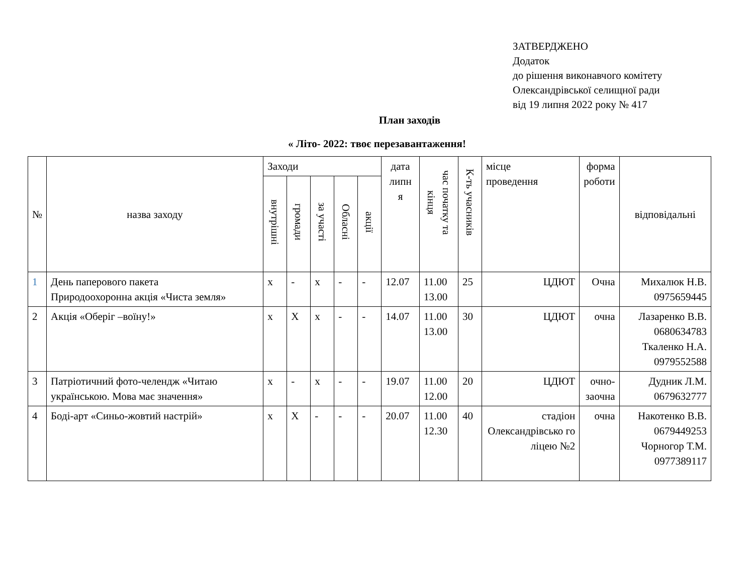ЗАТВЕРДЖЕНО
Додаток
до рішення виконавчого комітету
Олександрівської селищної ради
від 19 липня 2022 року № 417
План заходів
« Літо- 2022: твоє перезавантаження!
| № | назва заходу | Заходи | | | | | дата липн я | час початку та кінця | К-ть учасників | місце проведення | форма роботи | відповідальні |
| --- | --- | --- | --- | --- | --- | --- | --- | --- | --- | --- | --- | --- |
| | | внутрішні | громади | за участі | Обласні | акції | | | | | | |
| 1 | День паперового пакета Природоохоронна акція «Чиста земля» | х | - | х | - | - | 12.07 | 11.00 13.00 | 25 | ЦДЮТ | Очна | Михалюк Н.В. 0975659445 |
| 2 | Акція «Оберіг –воїну!» | х | Х | х | - | - | 14.07 | 11.00 13.00 | 30 | ЦДЮТ | очна | Лазаренко В.В. 0680634783 Ткаленко Н.А. 0979552588 |
| 3 | Патріотичний фото-челендж «Читаю українською. Мова має значення» | х | - | х | - | - | 19.07 | 11.00 12.00 | 20 | ЦДЮТ | очно- заочна | Дудник Л.М. 0679632777 |
| 4 | Боді-арт «Синьо-жовтий настрій» | х | Х | - | - | - | 20.07 | 11.00 12.30 | 40 | стадіон Олександрівсько го ліцею №2 | очна | Накотенко В.В. 0679449253 Чорногор Т.М. 0977389117 |